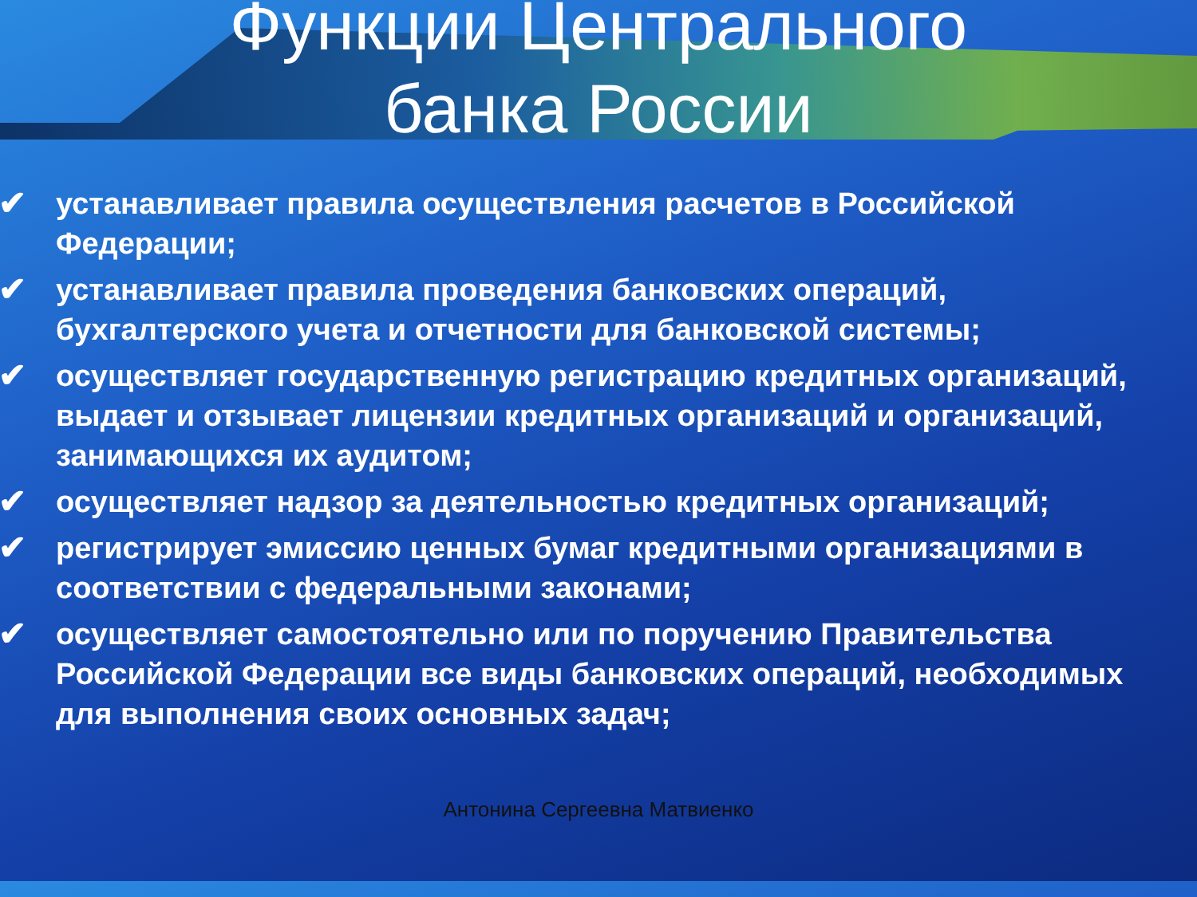Функции Центрального
банка России
✔ устанавливает правила осуществления расчетов в Российской Федерации;
✔ устанавливает правила проведения банковских операций, бухгалтерского учета и отчетности для банковской системы;
✔ осуществляет государственную регистрацию кредитных организаций, выдает и отзывает лицензии кредитных организаций и организаций, занимающихся их аудитом;
✔ осуществляет надзор за деятельностью кредитных организаций;
✔ регистрирует эмиссию ценных бумаг кредитными организациями в соответствии с федеральными законами;
✔ осуществляет самостоятельно или по поручению Правительства Российской Федерации все виды банковских операций, необходимых для выполнения своих основных задач;
Антонина Сергеевна Матвиенко